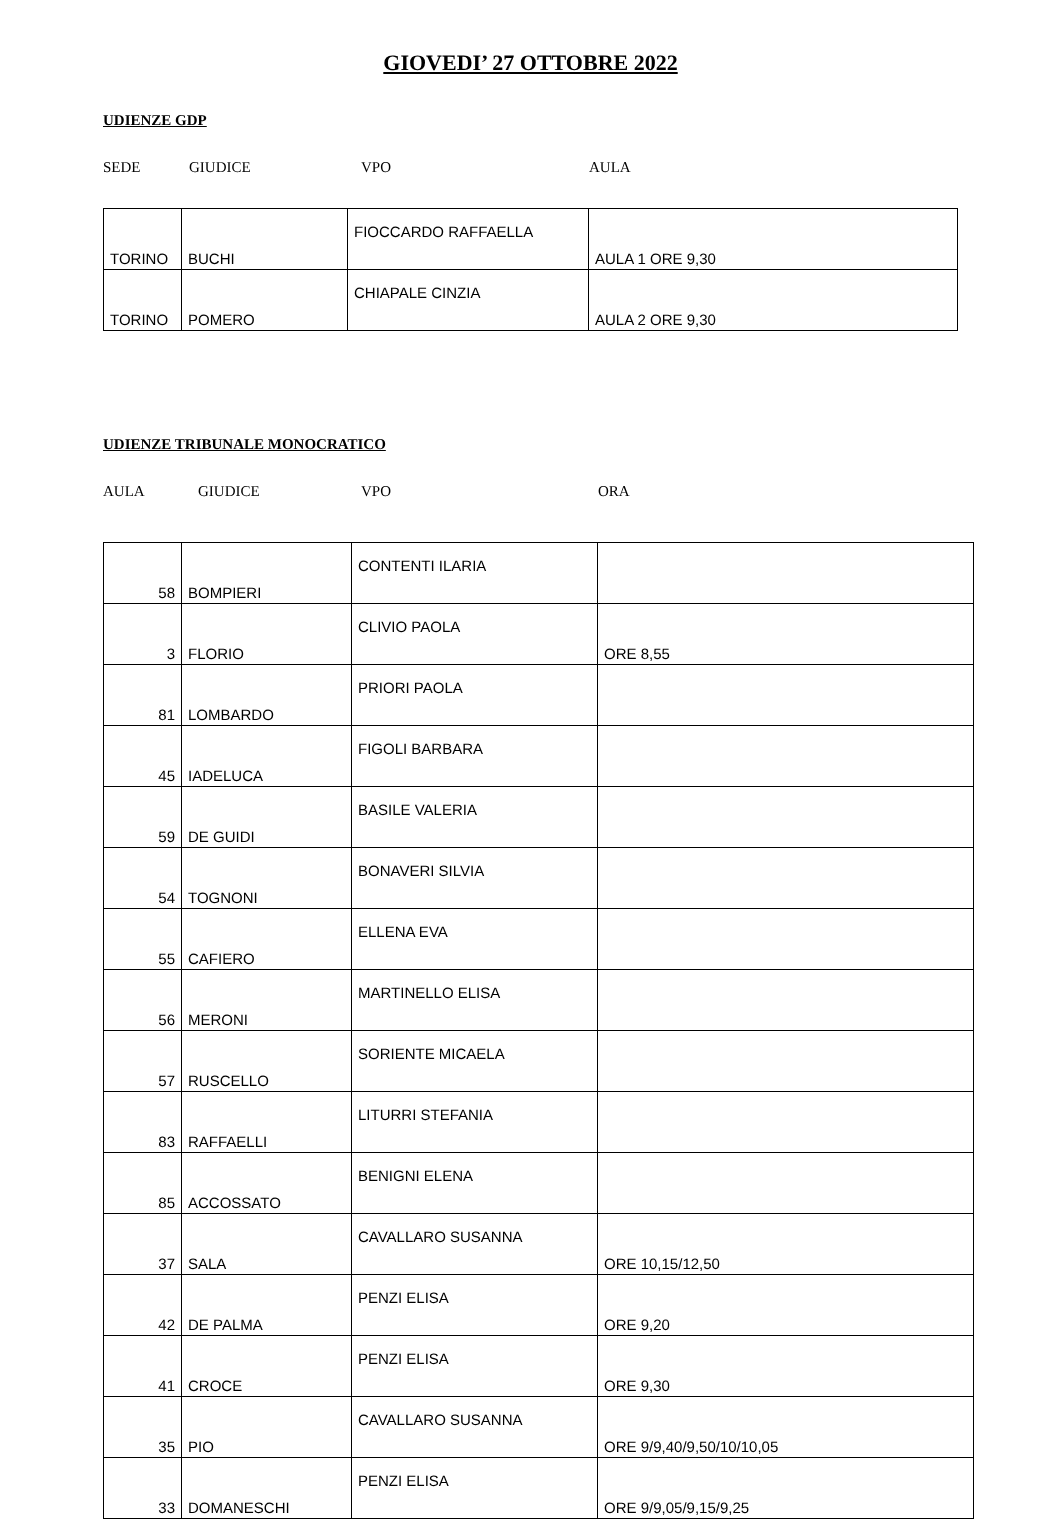GIOVEDI’ 27 OTTOBRE 2022
UDIENZE GDP
SEDE GIUDICE VPO AULA
| TORINO | BUCHI | FIOCCARDO RAFFAELLA | AULA 1 ORE 9,30 |
| TORINO | POMERO | CHIAPALE CINZIA | AULA 2 ORE 9,30 |
UDIENZE TRIBUNALE MONOCRATICO
AULA GIUDICE VPO ORA
| 58 | BOMPIERI | CONTENTI ILARIA | |
| 3 | FLORIO | CLIVIO PAOLA | ORE 8,55 |
| 81 | LOMBARDO | PRIORI PAOLA | |
| 45 | IADELUCA | FIGOLI BARBARA | |
| 59 | DE GUIDI | BASILE VALERIA | |
| 54 | TOGNONI | BONAVERI SILVIA | |
| 55 | CAFIERO | ELLENA EVA | |
| 56 | MERONI | MARTINELLO ELISA | |
| 57 | RUSCELLO | SORIENTE MICAELA | |
| 83 | RAFFAELLI | LITURRI STEFANIA | |
| 85 | ACCOSSATO | BENIGNI ELENA | |
| 37 | SALA | CAVALLARO SUSANNA | ORE 10,15/12,50 |
| 42 | DE PALMA | PENZI ELISA | ORE 9,20 |
| 41 | CROCE | PENZI ELISA | ORE 9,30 |
| 35 | PIO | CAVALLARO SUSANNA | ORE 9/9,40/9,50/10/10,05 |
| 33 | DOMANESCHI | PENZI ELISA | ORE 9/9,05/9,15/9,25 |